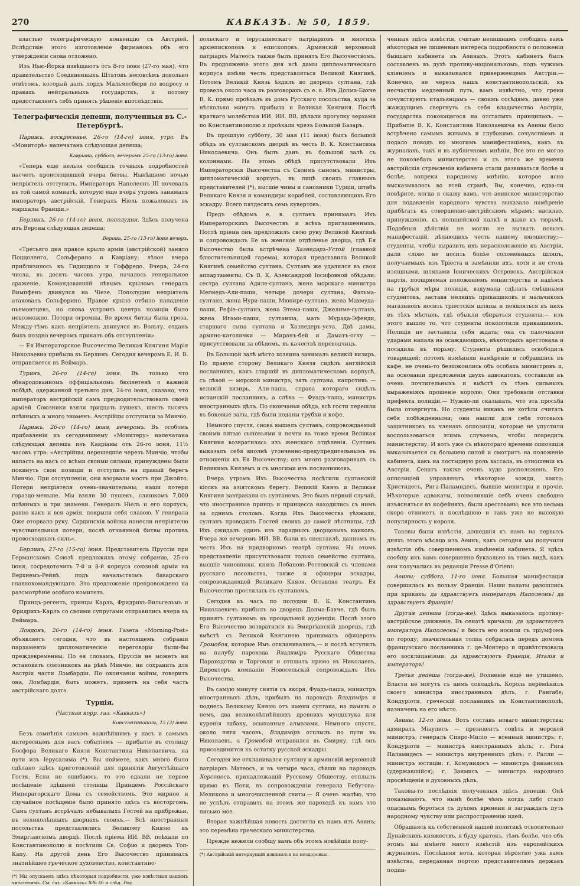270 КАВКАЗЪ. № 50, 1859.
властью телеграфическую конвенцію съ Австріей. Вслѣдствіе этого изготовленіе фирмановъ объ его утвержденіи снова отложено.
Изъ Нью-Йорка извѣщаютъ отъ 8-го іюня (27-го мая), что правительство Соединенныхъ Штатовъ несовсѣмъ довольно отвѣтомъ, который далъ лордъ Мальмесбюри по вопросу о правахъ нейтральныхъ государствъ, и потому предоставляетъ себѣ принять рѣшеніе впослѣдствіи.
Телеграфическія депеши, полученныя въ С.-Петербургѣ.
Парижъ, воскресенье, 26-го (14-го) іюня, утро. Въ «Мониторѣ» напечатана слѣдующая депеша:
Кавріана, суббота, вечеромъ 25-го (13-го) іюня.
«Теперь еще нельзя сообщить точныхъ подробностей насчетъ происходившей вчера битвы. Нынѣшнею ночью непріятель отступилъ. Императоръ Наполеонъ III ночевалъ въ той самой комнатѣ, которую еще вчера утромъ занималъ императоръ австрійскій. Генералъ Ніель пожалованъ въ маршалы Франціи.»
Берлинъ, 26-го (14-го) іюня, пополудни. Здѣсь получена изъ Вероны слѣдующая депеша:
Верона, 25-го (13-го) іюня вечеръ.
«Третьяго дня правое крыло арміи (австрійской) заняло Поццоленго, Сольферино и Кавріану; лѣвое вчера приблизилось къ Гидиццоло и Гоффредо. Вчера, 24-го числа, въ десять часовъ утра, началось генеральное сраженіе. Командовавшій лѣвымъ крыломъ генералъ Вимпфенъ двинулся на Чіезе. Пополудни непріятель атаковалъ Сольферино. Правое крыло отбило нападеніе пьемонтцевъ, но снова устроить центръ позиціи было невозможно. Потери огромны. Во время битвы была гроза. Между-тѣмъ какъ непріятель двинулся въ Вольту, отданъ былъ поздно вечеромъ приказъ объ отступленіи».
— Ея Императорское Высочество Великая Княгиня Марія Николаевна прибыла въ Берлинъ. Сегодня вечеромъ Е. И. В. отправляется въ Веймаръ.
Туринъ, 26-го (14-го) іюня. Въ только что обнародованномъ оффиціальномъ бюллетенѣ о важной побѣдѣ, одержанной третьяго дня, 24-го іюня, сказано, что императоръ австрійскій самъ предводительствовалъ своей арміей. Союзники взяли тридцать пушекъ, шесть тысячъ плѣнныхъ и много знаменъ. Австрійцы отступили за Минчіо.
Парижъ, 26-го (14-го) іюня, вечеромъ. Въ особомъ прибавленіи къ сегодняшнему «Монитеру» напечатана слѣдующая депеша изъ Кавріаны отъ 26-го іюня, 11½ часовъ утра: «Австрійцы, перешедшіе черезъ Минчіо, чтобы напасть на насъ со всѣми своими силами, принуждены были покинуть свои позиціи и отступить на правый берегъ Минчіо. При отступленіи, они взорвали мостъ при Джойто. Потери непріятеля очень-значительны; наши потери гораздо-меньше. Мы взяли 30 пушекъ, слишкомъ 7,000 плѣнныхъ и три знамени. Генералъ Ніель и его корпусъ, равно какъ и вся армія, покрыли себя славою. У генерала Оже оторвало руку. Сардинскія войска нанесли непріятелю чувствительныя потери, послѣ отчаянной битвы противъ превосходныхъ силъ».
Берлинъ, 27-го (15-го) іюня. Представитель Пруссіи при Германскомъ Союзѣ предложилъ этому собранію, 25-го іюня, сосредоточить 7-й и 8-й корпуса союзной арміи на Верхнемъ-Рейнѣ, подъ начальствомъ баварскаго главнокомандующаго. Это предложеніе препровождено на разсмотрѣніе особаго комитета.
Принцъ-регентъ, принцы Карлъ, Фридрихъ-Вильгельмъ и Фридрихъ-Карлъ со своими супругами отправились вчера въ Веймаръ.
Лондонъ, 26-го (14-го) іюня. Газета «Morning-Post» объявляетъ сегодня, что въ настоящемъ собраніи парламента дипломатическіе переговоры были-бы преждевременны. По ея словамъ, Пруссія не можетъ ни остановить союзниковъ на рѣкѣ Минчіо, ни сохранить для Австріи части Ломбардіи. По окончаніи войны, говоритъ она, Ломбардія, быть можетъ, приметъ на себя часть австрійскаго долга.
Турція.
(Частная корр. газ. «Кавказъ»)
Константинополь, 15 (3) іюня.
Безъ сомнѣнія самымъ важнѣйшимъ у насъ и самымъ интереснымъ для васъ событіемъ — прибытіе въ столицу Босфора Великаго Князя Константина Николаевича, на пути изъ Іерусалима (*). Вы поймете, какъ много было сдѣлано здѣсь приготовленій для принятія Августѣйшаго Гостя. Если не ошибаюсь, то это едвали не первое посѣщеніе здѣшней столицы Принцемъ Россійскаго Императорскаго Дома съ семействомъ. Это мирное и случайное посѣщеніе было принято здѣсь съ восторгомъ. Самъ султанъ встрѣчалъ небывалыхъ Гостей на прибрежьи, въ великолѣпныхъ дворцахъ своихъ.— Всѣ иностранныя посольства представлялись Великому Князю въ Эмиргіанскомъ дворцѣ. Послѣ пріема ИИ. ВВ. поѣхали по Константинополю и посѣтили Св. Софію и дворецъ Топ-Капу. На другой день Его Высочество принималъ знатнѣйшее греческое духовенство, константино-
(*) Мы опускаемъ здѣсь нѣкоторыя подробности, уже извѣстныя нашимъ читателямъ. См. газ. «Кавказъ» №№ 46 и слѣд. Ред.
польскаго и іерусалимскаго патріарховъ и многихъ архіепископовъ и епископовъ. Армянскій верховный патріархъ Матеосъ также былъ принятъ Его Высочествомъ. Въ продолженіе этого дня всѣ дамы дипломатическаго корпуса имѣли честь представляться Великой Княгинѣ. Потомъ Великій Князь ѣздилъ во дворецъ султана, гдѣ провелъ около часа въ разговорахъ съ е. в. Изъ Долма-Бахче В. К. прямо проѣхалъ въ домъ Русскаго посольства, куда за нѣсколько минутъ прибыла и Великая Княгиня. Послѣ краткаго молебствія ИИ. ИИ. ВВ. дѣлали прогулку верхами по Константинополю и проѣхали чрезъ Большой Базаръ.
Въ прошлую субботу, 30 мая (11 іюня) былъ большой обѣдъ въ султанскомъ дворцѣ въ честь В. К. Константина Николаевича. Онъ былъ данъ въ большой залѣ съ колоннами. На этомъ обѣдѣ присутствовали Ихъ Императорскія Высочества съ Своимъ сыномъ, министры, дипломатическій корпусъ, въ лицѣ своихъ главныхъ представителей (*), высшіе чины и сановники Турціи, штабъ Великаго Князя и командиры кораблей, составляющихъ Его эскадру. Всего пятдесятъ семь кувертовъ.
Предъ обѣдомъ е. в. султанъ принималъ Ихъ Императорскихъ Высочествъ и всѣхъ приглашенныхъ. Послѣ пріема онъ предложилъ свою руку Великой Княгинѣ и сопровождалъ Ее въ женское отдѣленье дворца, гдѣ Ея Высочество была встрѣчена Хазнедаръ-Устой (главной блюстительницей гарема), которая представила Великой Княгинѣ семейство султана. Султанъ же удалился въ свои аппартаменты. Съ В. К. Александрой Іосифовной обѣдали: сестра султана Адиле-султанэ, жена морскаго министра Мегмедъ-Али-паши, четыре дочери султана, Фатьма-султанэ, жена Нури-паши, Мюнире-султанэ, жена Махмуда-паши, Рефіе-султанэ, жена Этема-паши, Джелиме-султанэ, жена Игами-паши, султанша, мать Мурада-Эфенди, старшаго сына султана и Хазнедеръ-уста. Двѣ дамы, армяно-католички — Миранъ-бей и Даматъ-оглу — присутствовали за обѣдомъ, въ качествѣ переводчицъ.
Въ Большой залѣ мѣсто хозяина занималъ великій визирь. По правую сторону Великаго Князя сидѣлъ англійскій посланникъ, какъ старшій въ дипломатическомъ корпусѣ, съ лѣвой — морской министръ, зять султана, напротивъ — великій визирь, Али-паша, справа котораго сидѣлъ испанскій посланникъ, а слѣва — Фуадъ-паша, министръ иностранныхъ дѣлъ. По окончаньи обѣда, всѣ гости перешли въ боковые залы, гдѣ были поданы трубки и кофе.
Немного спустя, снова вышелъ султанъ, сопровождаемый своими пятью сыновьями и почти въ тоже время Великая Княгиня возвратилась изъ женскаго отдѣленія. Султанъ выказалъ себя вполнѣ утонченно-предупредительнымъ въ отношеніи къ Ея Высочеству; онъ много разговаривалъ съ Великимъ Княземъ и съ многими изъ посланниковъ.
Вчера утромъ Ихъ Высочества посѣтили султанскій кіоскъ на азіятскомъ берегу. Великій Князь и Великая Княгиня завтракали съ султаномъ. Это былъ первый случай, что иностранные принцъ и принцесса находились съ нимъ за однимъ столомъ. Когда Ихъ Высочества уѣзжали, султанъ проводилъ Гостей своихъ до самой лѣстницы, гдѣ Ихъ ожидалъ одинъ изъ парадныхъ дворцовыхъ каиковъ. Вчера же вечеромъ ИИ. ВВ. были въ спектаклѣ, данномъ въ честь Ихъ на придворномъ театрѣ султана. На этомъ представленіи присутствовали только семейство султана, высшіе чиновники, князь Лобановъ-Ростовскій съ членами русскаго посольства, также и офицеры эскадры, сопровождающей Великаго Князя. Оставляя театръ, Ея Высочество простилась съ султаномъ.
Сегодня въ часъ по полудни В. К. Константинъ Николаевичъ прибылъ во дворецъ Долма-Бахче, гдѣ былъ принятъ султаномъ въ прощальной аудіенціи. Послѣ этого Его Высочество возвратился въ Эмиргіанскій дворецъ, гдѣ вмѣстѣ съ Великой Княгинею принималъ офицеровъ Громобоя, которые Имъ откланивались,— и послѣ вступилъ на палубу парохода Владиміръ Русскаго Общества Пароходства и Торговли и отплылъ прямо въ Николаевъ. Директоръ компаніи Новосельскій сопровождалъ Ихъ Высочества.
Въ самую минуту снятія съ якоря, Фуадъ-паша, министръ иностранныхъ дѣлъ, прибылъ на пароходъ Владиміръ и поднесъ Великому Князю отъ имени султана, на память о немъ, два великолѣпнѣйшихъ древнихъ мундштука для куренія табаку, осыпанные алмазами. Немного спустя, около пяти часовъ, Владиміръ отплылъ по пути въ Николаевъ, а Громобой отправился въ Смирну, гдѣ онъ присоединится къ остатку русской эскадры.
Сегодня же откланивался султану и армянскій верховный патріархъ Матеосъ, и въ четыре часа, сѣвши на пароходъ Херсонесъ, принадлежащій Русскому Обществу, отплылъ прямо въ Поти, въ сопровожденіи генерала Бебутова-Меликова и многочисленной свиты.— Я очень жалѣю, что не успѣлъ отправить на этомъ же пароходѣ къ вамъ это письмо мое.
Вторая важнѣйшая новость достигла къ намъ изъ Аѳинъ; это перемѣна греческаго министерства.
Прежде нежели сообщу вамъ объ этомъ новѣйшія полу-
(*) Австрійскій интернунцій извинился по нездоровью.
ченныя здѣсь извѣстія, считаю нелишнимъ сообщить вамъ нѣкоторыя не лишенныя интереса подробности о положеніи бывшаго кабинета въ Аѳинахъ. Этотъ кабинетъ былъ составленъ въ духѣ противу-національномъ, подъ чужимъ вліяніемъ и выказывался приверженцемъ Австріи.— Конечно, не черезъ нашъ константинопольскій, къ несчастію медленный путь, вамъ извѣстно, что греки сочувствуютъ итальянцамъ — своимъ сосѣдямъ, давно уже жаждущимъ свергнуть съ себя владычество Австріи, государства покоющагося на отсталыхъ принципахъ. — Прибытіе В. К. Константина Николаевича въ Аѳины было встрѣчено самымъ живымъ и глубокимъ сочувствіемъ и подало поводъ ко многимъ манифестаціямъ, какъ въ журналахъ, такъ и въ публичномъ мнѣніи. Все это не могло не поколебать министерство и съ этого же времени австрійскія стремленія кабинета стали развиваться болѣе и болѣе, вопреки народному мнѣнію, которое ясно высказывалось во всей странѣ. Вы, конечно, едва-ли повѣрите, когда я скажу вамъ, что аѳинское министерство для подавленія народнаго чувства выказало намѣреніе прибѣгать къ совершенно-австрійскимъ мѣрамъ: насилію, принужденію, къ полицейской палкѣ и даже къ тюрьмѣ. Подобныя дѣйствія не могли не вызвать новыхъ манифестацій, дѣлающихъ честь нашему юношеству;— студенты, чтобы выразить ихъ нерасположеніе къ Австріи, дали слово не носить болѣе соломенныхъ шляпъ, получаемыхъ изъ Тріеста и замѣнили ихъ, хотя и не столь изящными, шляпами Іоническихъ Острововъ. Австрійская партія, поощряемая положеніемъ министерства и надѣясь на грубыя мѣры полиціи, вздумала сдѣлать смѣшными студентовъ, заставя мелкихъ прикащиковъ и мальчиковъ магазиновъ носить тріестскія шляпы и появляться въ нихъ въ тѣхъ мѣстахъ, гдѣ обыкли сбираться студенты;— изъ этого вышло то, что студенты поколотили прикащиковъ. Полиція не заставила себя ждать; она съ палочными ударами напала на осаждающихъ, нѣкоторыхъ арестовала и посадила въ тюрьму. Студенты рѣшились освободить товарищей; потомъ измѣнили намѣреніе и собравшись въ кафе, не очень-то безпокоились объ особахъ министровъ и, на основаніи предложенія двухъ адвокатовъ, составили въ очень почтительныхъ и вмѣстѣ съ тѣмъ сильныхъ выраженіяхъ прошеніе королю. Они требовали отставки префекта полиціи.— Нужно-ли сказывать, что эта просьба была отвергнута. Но студенты никакъ не хотѣли считать себя побѣжденными; они нашли для себя готовыхъ защитниковъ въ членахъ оппозиціи, которые не упустили воспользоваться этимъ случаемъ, чтобы повредить министерству. И вотъ уже съ нѣкотораго времени оппозиція выказывается съ большею силой и смотритъ на положеніе кабинета, какъ на постыдную роль вассала, въ отношеніи къ Австріи. Сенатъ также очень худо расположенъ. Его оппозиціей управляютъ нѣкоторые вожди, както: Христидесъ, Рига-Паламидесъ, бывшіе министры и прочіе. Нѣкоторые адвокаты, позволившіе себѣ очень свободно изъясняться въ кофейняхъ, были арестованы; все это весьма скоро отниметъ и послѣднюю и такъ уже не высокую популярность у короля.
Таковы были извѣстія, дошедшія къ намъ на первыхъ дняхъ этого мѣсяца изъ Аѳинъ, какъ сегодня мы получили извѣстія объ совершенномъ измѣненіи кабинета. Я здѣсь сообщу ихъ вамъ совершенно буквально въ томъ видѣ, какъ они получались въ редакціи Presse d'Orient:
Аѳины; суббота, 11-го іюня. Большая манифестація совершилась въ пользу Франціи. Наши палаты разошлись при крикахъ: да здравствуетъ императоръ Наполеонъ! да здравствуетъ Франція!
Другая депеша (тогда-же). Здѣсь выказалось противу-австрійское движеніе. Въ сенатѣ кричали: да здравствуетъ императоръ Наполеонъ! и бюстъ его носили съ тріумфомъ по городу; значительная толпа собралась передъ домомъ французскаго посланника г. де-Монтеро и привѣтствовала его восклицаніями: да здравствуютъ Франція, Италія и императоръ!
Третья депеша (тогда-же). Волненіе еще не утишено. Власти не могутъ съ нимъ совладѣть. Король перемѣнилъ своего министра иностранныхъ дѣлъ, г. Рангабе; Кондуріоти, греческій посланникъ въ Константинополѣ, назначенъ на его мѣсто.
Аѳины, 12-го іюня. Вотъ составъ новаго министерства: адмиралъ Міаулисъ — президентъ совѣта и морской министръ; генералъ Спиро-Миліо — военный министръ; г. Кондуріоти — министръ иностранныхъ дѣлъ; г. Рига Паламидесъ — министръ внутреннихъ дѣлъ; г. Ралли — министръ юстиціи; г. Комунидосъ — министръ финансовъ (удержавшійся); г. Заимисъ — министръ народнаго просвѣщенія и духовныхъ дѣлъ.
Таковы-то послѣднія полученныя здѣсь депеши. Онѣ показываютъ, что нынѣ болѣе чѣмъ когда либо стало опаснымъ бороться съ духомъ времени и заграждать путь народному чувству или распространенію идей.
Обращаясь къ собственной нашей политикѣ относительно Дунайскихъ княжествъ, я буду кратокъ, тѣмъ болѣе, что объ этомъ вы имѣете много извѣстій изъ европейскихъ журналовъ. Послѣдняя нота, которая вѣроятно ужь вамъ извѣстна, переданная портою представителямъ державъ подпи-